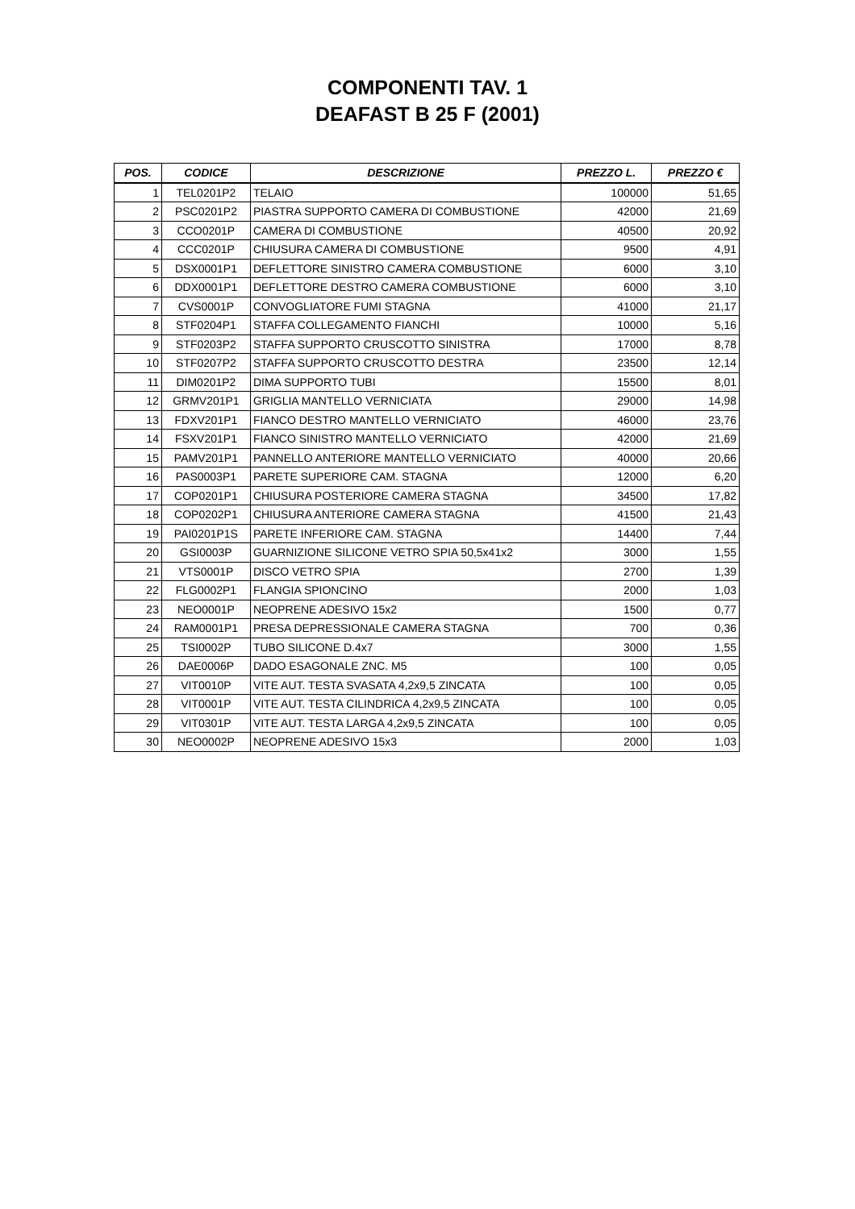COMPONENTI TAV. 1
DEAFAST B 25 F (2001)
| POS. | CODICE | DESCRIZIONE | PREZZO L. | PREZZO € |
| --- | --- | --- | --- | --- |
| 1 | TEL0201P2 | TELAIO | 100000 | 51,65 |
| 2 | PSC0201P2 | PIASTRA SUPPORTO CAMERA DI COMBUSTIONE | 42000 | 21,69 |
| 3 | CCO0201P | CAMERA DI COMBUSTIONE | 40500 | 20,92 |
| 4 | CCC0201P | CHIUSURA CAMERA DI COMBUSTIONE | 9500 | 4,91 |
| 5 | DSX0001P1 | DEFLETTORE SINISTRO CAMERA COMBUSTIONE | 6000 | 3,10 |
| 6 | DDX0001P1 | DEFLETTORE DESTRO CAMERA COMBUSTIONE | 6000 | 3,10 |
| 7 | CVS0001P | CONVOGLIATORE FUMI STAGNA | 41000 | 21,17 |
| 8 | STF0204P1 | STAFFA COLLEGAMENTO FIANCHI | 10000 | 5,16 |
| 9 | STF0203P2 | STAFFA SUPPORTO CRUSCOTTO SINISTRA | 17000 | 8,78 |
| 10 | STF0207P2 | STAFFA SUPPORTO CRUSCOTTO DESTRA | 23500 | 12,14 |
| 11 | DIM0201P2 | DIMA SUPPORTO TUBI | 15500 | 8,01 |
| 12 | GRMV201P1 | GRIGLIA MANTELLO VERNICIATA | 29000 | 14,98 |
| 13 | FDXV201P1 | FIANCO DESTRO MANTELLO VERNICIATO | 46000 | 23,76 |
| 14 | FSXV201P1 | FIANCO SINISTRO MANTELLO VERNICIATO | 42000 | 21,69 |
| 15 | PAMV201P1 | PANNELLO ANTERIORE MANTELLO VERNICIATO | 40000 | 20,66 |
| 16 | PAS0003P1 | PARETE SUPERIORE CAM. STAGNA | 12000 | 6,20 |
| 17 | COP0201P1 | CHIUSURA POSTERIORE CAMERA STAGNA | 34500 | 17,82 |
| 18 | COP0202P1 | CHIUSURA ANTERIORE CAMERA STAGNA | 41500 | 21,43 |
| 19 | PAI0201P1S | PARETE INFERIORE CAM. STAGNA | 14400 | 7,44 |
| 20 | GSI0003P | GUARNIZIONE SILICONE VETRO SPIA 50,5x41x2 | 3000 | 1,55 |
| 21 | VTS0001P | DISCO VETRO SPIA | 2700 | 1,39 |
| 22 | FLG0002P1 | FLANGIA SPIONCINO | 2000 | 1,03 |
| 23 | NEO0001P | NEOPRENE ADESIVO 15x2 | 1500 | 0,77 |
| 24 | RAM0001P1 | PRESA DEPRESSIONALE CAMERA STAGNA | 700 | 0,36 |
| 25 | TSI0002P | TUBO SILICONE D.4x7 | 3000 | 1,55 |
| 26 | DAE0006P | DADO ESAGONALE ZNC. M5 | 100 | 0,05 |
| 27 | VIT0010P | VITE AUT. TESTA SVASATA 4,2x9,5 ZINCATA | 100 | 0,05 |
| 28 | VIT0001P | VITE AUT. TESTA CILINDRICA 4,2x9,5 ZINCATA | 100 | 0,05 |
| 29 | VIT0301P | VITE AUT. TESTA LARGA 4,2x9,5 ZINCATA | 100 | 0,05 |
| 30 | NEO0002P | NEOPRENE ADESIVO 15x3 | 2000 | 1,03 |